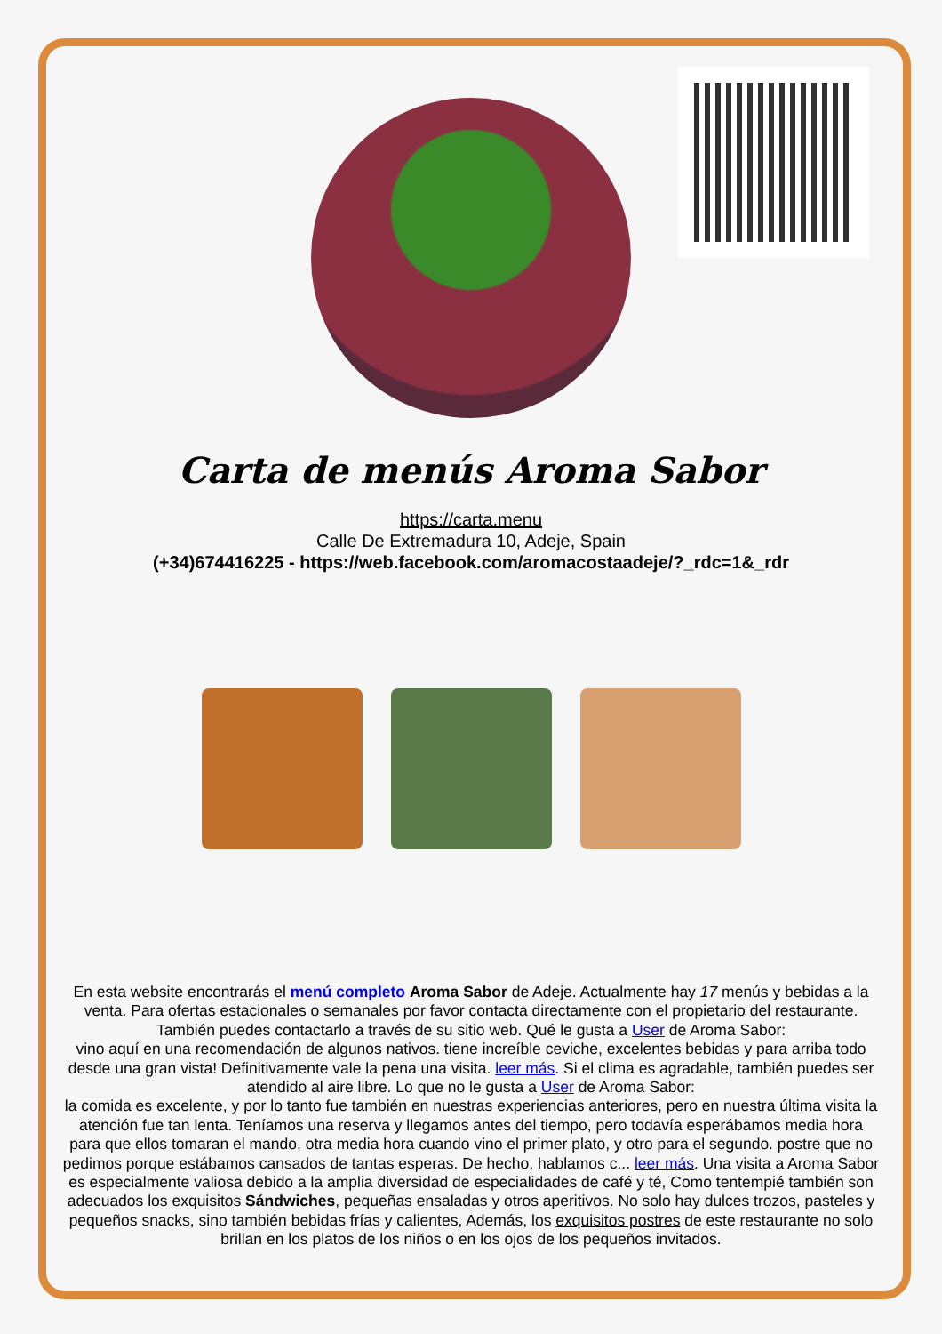Carta de menús Aroma Sabor
https://carta.menu
Calle De Extremadura 10, Adeje, Spain
(+34)674416225 - https://web.facebook.com/aromacostaadeje/?_rdc=1&_rdr
En esta website encontrarás el menú completo Aroma Sabor de Adeje. Actualmente hay 17 menús y bebidas a la venta. Para ofertas estacionales o semanales por favor contacta directamente con el propietario del restaurante. También puedes contactarlo a través de su sitio web. Qué le gusta a User de Aroma Sabor:
vino aquí en una recomendación de algunos nativos. tiene increíble ceviche, excelentes bebidas y para arriba todo desde una gran vista! Definitivamente vale la pena una visita. leer más. Si el clima es agradable, también puedes ser atendido al aire libre. Lo que no le gusta a User de Aroma Sabor:
la comida es excelente, y por lo tanto fue también en nuestras experiencias anteriores, pero en nuestra última visita la atención fue tan lenta. Teníamos una reserva y llegamos antes del tiempo, pero todavía esperábamos media hora para que ellos tomaran el mando, otra media hora cuando vino el primer plato, y otro para el segundo. postre que no pedimos porque estábamos cansados de tantas esperas. De hecho, hablamos c... leer más. Una visita a Aroma Sabor es especialmente valiosa debido a la amplia diversidad de especialidades de café y té, Como tentempié también son adecuados los exquisitos Sándwiches, pequeñas ensaladas y otros aperitivos. No solo hay dulces trozos, pasteles y pequeños snacks, sino también bebidas frías y calientes, Además, los exquisitos postres de este restaurante no solo brillan en los platos de los niños o en los ojos de los pequeños invitados.